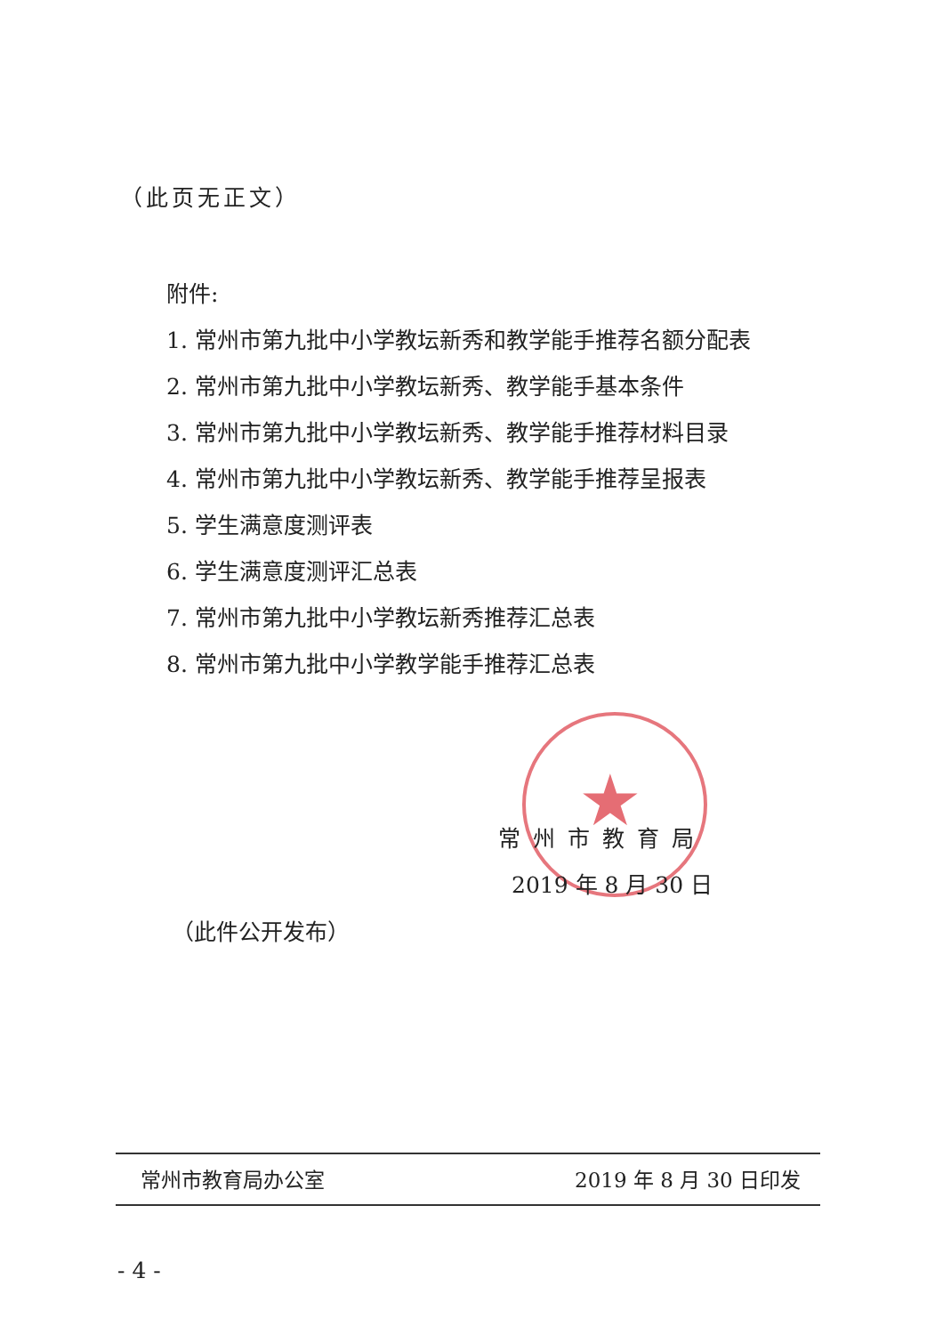（此页无正文）
附件:
1. 常州市第九批中小学教坛新秀和教学能手推荐名额分配表
2. 常州市第九批中小学教坛新秀、教学能手基本条件
3. 常州市第九批中小学教坛新秀、教学能手推荐材料目录
4. 常州市第九批中小学教坛新秀、教学能手推荐呈报表
5. 学生满意度测评表
6. 学生满意度测评汇总表
7. 常州市第九批中小学教坛新秀推荐汇总表
8. 常州市第九批中小学教学能手推荐汇总表
★
常州市教育局
2019 年 8 月 30 日
（此件公开发布）
常州市教育局办公室 2019 年 8 月 30 日印发
- 4 -